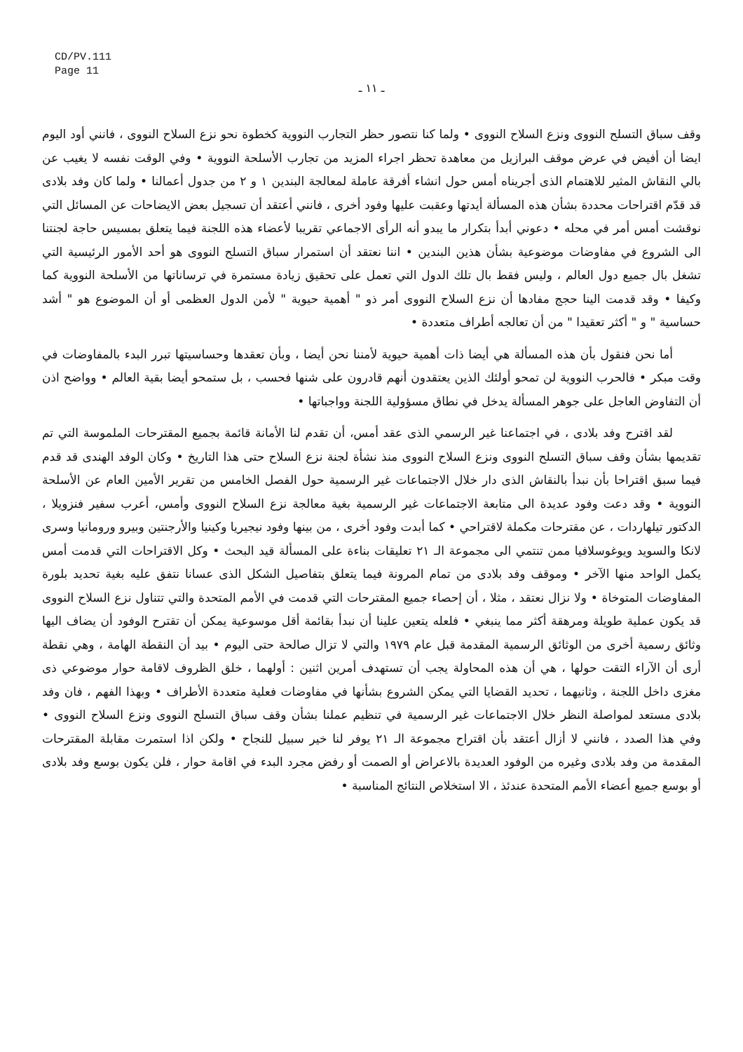CD/PV.111
Page 11
ـ ١١ ـ
وقف سباق التسلح النووى ونزع السلاح النووى • ولما كنا نتصور حظر التجارب النووية كخطوة نحو نزع السلاح النووى ، فانني أود اليوم ايضا أن أفيض في عرض موقف البرازيل من معاهدة تحظر اجراء المزيد من تجارب الأسلحة النووية • وفي الوقت نفسه لا يغيب عن بالي النقاش المثير للاهتمام الذى أجريناه أمس حول انشاء أفرقة عاملة لمعالجة البندين ١ و ٢ من جدول أعمالنا • ولما كان وفد بلادى قد قدّم اقتراحات محددة بشأن هذه المسألة أيدتها وعقبت عليها وفود أخرى ، فانني أعتقد أن تسجيل بعض الايضاحات عن المسائل التي نوقشت أمس أمر في محله • دعوني أبدأ بتكرار ما يبدو أنه الرأى الاجماعي تقريبا لأعضاء هذه اللجنة فيما يتعلق بمسيس حاجة لجنتنا الى الشروع في مفاوضات موضوعية بشأن هذين البندين • اننا نعتقد أن استمرار سباق التسلح النووى هو أحد الأمور الرئيسية التي تشغل بال جميع دول العالم ، وليس فقط بال تلك الدول التي تعمل على تحقيق زيادة مستمرة في ترساناتها من الأسلحة النووية كما وكيفا • وقد قدمت الينا حجج مفادها أن نزع السلاح النووى أمر ذو " أهمية حيوية " لأمن الدول العظمى أو أن الموضوع هو " أشد حساسية " و " أكثر تعقيدا " من أن تعالجه أطراف متعددة •
أما نحن فنقول بأن هذه المسألة هي أيضا ذات أهمية حيوية لأمننا نحن أيضا ، وبأن تعقدها وحساسيتها تبرر البدء بالمفاوضات في وقت مبكر • فالحرب النووية لن تمحو أولئك الذين يعتقدون أنهم قادرون على شنها فحسب ، بل ستمحو أيضا بقية العالم • وواضح اذن أن التفاوض العاجل على جوهر المسألة يدخل في نطاق مسؤولية اللجنة وواجباتها •
لقد اقترح وفد بلادى ، في اجتماعنا غير الرسمي الذى عقد أمس، أن تقدم لنا الأمانة قائمة بجميع المقترحات الملموسة التي تم تقديمها بشأن وقف سباق التسلح النووى ونزع السلاح النووى منذ نشأة لجنة نزع السلاح حتى هذا التاريخ • وكان الوفد الهندى قد قدم فيما سبق اقتراحا بأن نبدأ بالنقاش الذى دار خلال الاجتماعات غير الرسمية حول الفصل الخامس من تقرير الأمين العام عن الأسلحة النووية • وقد دعت وفود عديدة الى متابعة الاجتماعات غير الرسمية بغية معالجة نزع السلاح النووى وأمس، أعرب سفير فنزويلا ، الدكتور تيلهاردات ، عن مقترحات مكملة لاقتراحي • كما أبدت وفود أخرى ، من بينها وفود نيجيريا وكينيا والأرجنتين وبيرو ورومانيا وسرى لانكا والسويد ويوغوسلافيا ممن تنتمي الى مجموعة الـ ٢١ تعليقات بناءة على المسألة قيد البحث • وكل الاقتراحات التي قدمت أمس يكمل الواحد منها الآخر • وموقف وفد بلادى من تمام المرونة فيما يتعلق بتفاصيل الشكل الذى عسانا نتفق عليه بغية تحديد بلورة المفاوضات المتوخاة • ولا نزال نعتقد ، مثلا ، أن إحصاء جميع المقترحات التي قدمت في الأمم المتحدة والتي تتناول نزع السلاح النووى قد يكون عملية طويلة ومرهقة أكثر مما ينبغي • فلعله يتعين علينا أن نبدأ بقائمة أقل موسوعية يمكن أن تقترح الوفود أن يضاف اليها وثائق رسمية أخرى من الوثائق الرسمية المقدمة قبل عام ١٩٧٩ والتي لا تزال صالحة حتى اليوم • بيد أن النقطة الهامة ، وهي نقطة أرى أن الآراء التقت حولها ، هي أن هذه المحاولة يجب أن تستهدف أمرين اثنين : أولهما ، خلق الظروف لاقامة حوار موضوعي ذى مغزى داخل اللجنة ، وثانيهما ، تحديد القضايا التي يمكن الشروع بشأنها في مفاوضات فعلية متعددة الأطراف • وبهذا الفهم ، فان وفد بلادى مستعد لمواصلة النظر خلال الاجتماعات غير الرسمية في تنظيم عملنا بشأن وقف سباق التسلح النووى ونزع السلاح النووى • وفي هذا الصدد ، فانني لا أزال أعتقد بأن اقتراح مجموعة الـ ٢١ يوفر لنا خير سبيل للنجاح • ولكن اذا استمرت مقابلة المقترحات المقدمة من وفد بلادى وغيره من الوفود العديدة بالاعراض أو الصمت أو رفض مجرد البدء في اقامة حوار ، فلن يكون بوسع وفد بلادى أو بوسع جميع أعضاء الأمم المتحدة عندئذ ، الا استخلاص النتائج المناسبة •